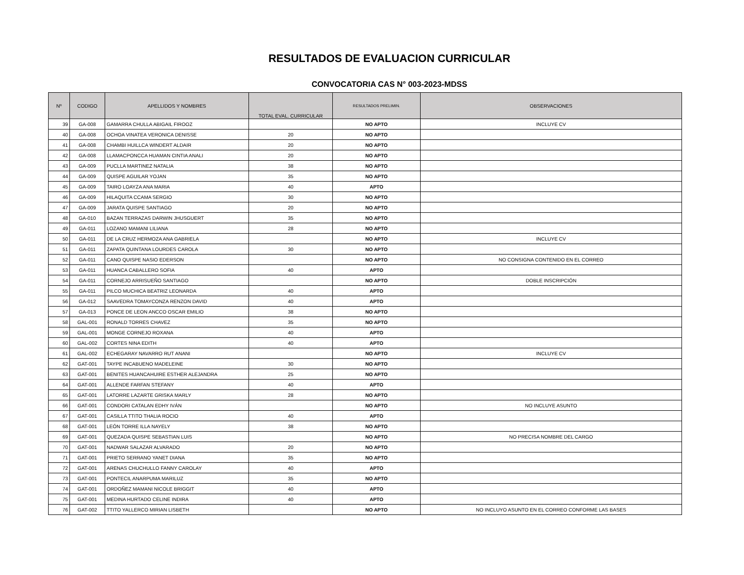RESULTADOS DE EVALUACION CURRICULAR
CONVOCATORIA CAS N° 003-2023-MDSS
| Nº | CODIGO | APELLIDOS Y NOMBRES | TOTAL EVAL. CURRICULAR | RESULTADOS PRELIMIN. | OBSERVACIONES |
| --- | --- | --- | --- | --- | --- |
| 39 | GA-008 | GAMARRA CHULLA ABIGAIL FIROOZ | | NO APTO | INCLUYE CV |
| 40 | GA-008 | OCHOA VINATEA VERONICA DENISSE | 20 | NO APTO | |
| 41 | GA-008 | CHAMBI HUILLCA WINDERT ALDAIR | 20 | NO APTO | |
| 42 | GA-008 | LLAMACPONCCA HUAMAN CINTIA ANALI | 20 | NO APTO | |
| 43 | GA-009 | PUCLLA MARTINEZ NATALIA | 38 | NO APTO | |
| 44 | GA-009 | QUISPE AGUILAR YOJAN | 35 | NO APTO | |
| 45 | GA-009 | TAIRO LOAYZA ANA MARIA | 40 | APTO | |
| 46 | GA-009 | HILAQUITA CCAMA SERGIO | 30 | NO APTO | |
| 47 | GA-009 | JARATA QUISPE SANTIAGO | 20 | NO APTO | |
| 48 | GA-010 | BAZAN TERRAZAS DARWIN JHUSGUERT | 35 | NO APTO | |
| 49 | GA-011 | LOZANO MAMANI LILIANA | 28 | NO APTO | |
| 50 | GA-011 | DE LA CRUZ HERMOZA ANA GABRIELA | | NO APTO | INCLUYE CV |
| 51 | GA-011 | ZAPATA QUINTANA LOURDES CAROLA | 30 | NO APTO | |
| 52 | GA-011 | CANO QUISPE NASIO EDERSON | | NO APTO | NO CONSIGNA CONTENIDO EN EL CORREO |
| 53 | GA-011 | HUANCA CABALLERO SOFIA | 40 | APTO | |
| 54 | GA-011 | CORNEJO ARRISUEÑO SANTIAGO | | NO APTO | DOBLE INSCRIPCIÓN |
| 55 | GA-011 | PILCO MUCHICA BEATRIZ LEONARDA | 40 | APTO | |
| 56 | GA-012 | SAAVEDRA TOMAYCONZA RENZON DAVID | 40 | APTO | |
| 57 | GA-013 | PONCE DE LEON ANCCO OSCAR EMILIO | 38 | NO APTO | |
| 58 | GAL-001 | RONALD TORRES CHAVEZ | 35 | NO APTO | |
| 59 | GAL-001 | MONGE CORNEJO ROXANA | 40 | APTO | |
| 60 | GAL-002 | CORTES NINA EDITH | 40 | APTO | |
| 61 | GAL-002 | ECHEGARAY NAVARRO RUT ANANI | | NO APTO | INCLUYE CV |
| 62 | GAT-001 | TAYPE INCABUENO MADELEINE | 30 | NO APTO | |
| 63 | GAT-001 | BENITES HUANCAHUIRE ESTHER ALEJANDRA | 25 | NO APTO | |
| 64 | GAT-001 | ALLENDE FARFAN STEFANY | 40 | APTO | |
| 65 | GAT-001 | LATORRE LAZARTE GRISKA MARLY | 28 | NO APTO | |
| 66 | GAT-001 | CONDORI CATALAN EDHY IVÁN | | NO APTO | NO INCLUYE ASUNTO |
| 67 | GAT-001 | CASILLA TTITO THALIA ROCIO | 40 | APTO | |
| 68 | GAT-001 | LEÓN TORRE ILLA NAYELY | 38 | NO APTO | |
| 69 | GAT-001 | QUEZADA QUISPE SEBASTIAN LUIS | | NO APTO | NO PRECISA NOMBRE DEL CARGO |
| 70 | GAT-001 | NADWAR SALAZAR ALVARADO | 20 | NO APTO | |
| 71 | GAT-001 | PRIETO SERRANO YANET DIANA | 35 | NO APTO | |
| 72 | GAT-001 | ARENAS CHUCHULLO FANNY CAROLAY | 40 | APTO | |
| 73 | GAT-001 | PONTECIL ANARPUMA MARILUZ | 35 | NO APTO | |
| 74 | GAT-001 | ORDOÑEZ MAMANI NICOLE BRIGGIT | 40 | APTO | |
| 75 | GAT-001 | MEDINA HURTADO CELINE INDIRA | 40 | APTO | |
| 76 | GAT-002 | TTITO YALLERCO MIRIAN LISBETH | | NO APTO | NO INCLUYO ASUNTO EN EL CORREO CONFORME LAS BASES |